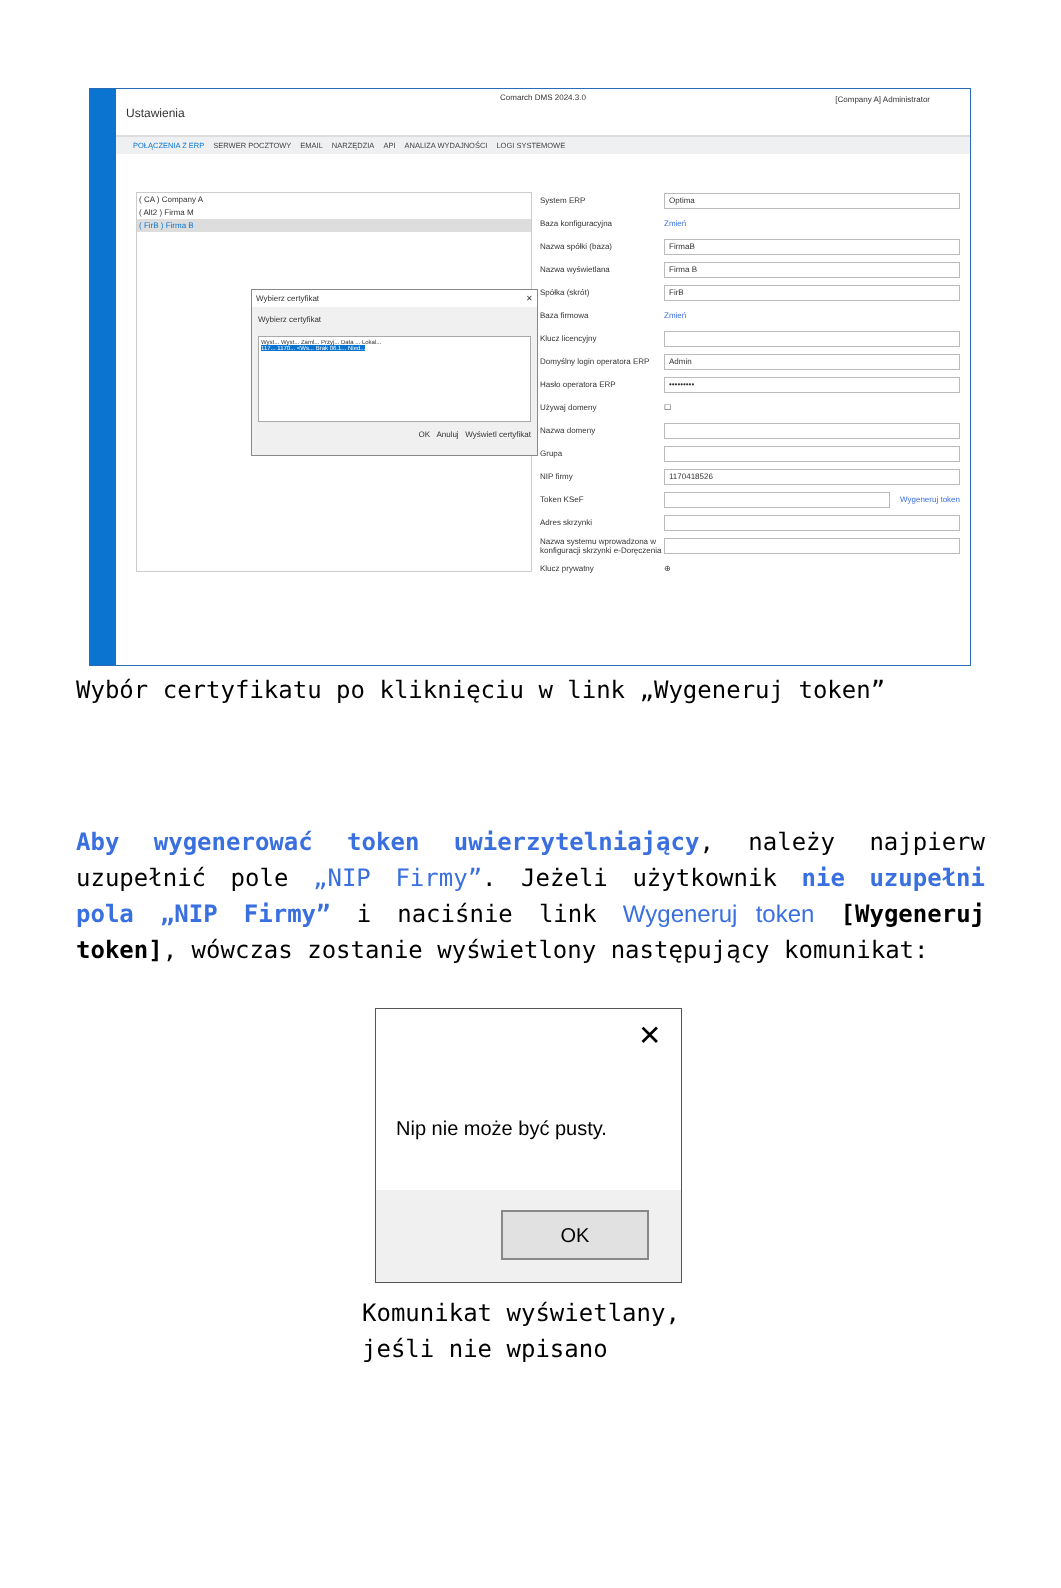Comarch DMS 2024.3.0
[Company A] Administrator
Ustawienia
POŁĄCZENIA Z ERP SERWER POCZTOWY EMAIL NARZĘDZIA API ANALIZA WYDAJNOŚCI LOGI SYSTEMOWE
( CA ) Company A
( Alt2 ) Firma M
( FirB ) Firma B
Wybierz certyfikat ✕
Wybierz certyfikat
Wyst... Wyst... Zaml... Przyj... Data ... Lokal...
117... 1170... <Ws... Brak 06.1... Nied...
OK Anuluj Wyświetl certyfikat
System ERP Optima
Baza konfiguracyjna Zmień
Nazwa spółki (baza) FirmaB
Nazwa wyświetlana Firma B
Spółka (skrót) FirB
Baza firmowa Zmień
Klucz licencyjny
Domyślny login operatora ERP Admin
Hasło operatora ERP •••••••••
Używaj domeny ☐
Nazwa domeny
Grupa
NIP firmy 1170418526
Token KSeF Wygeneruj token
Adres skrzynki
Nazwa systemu wprowadzona w konfiguracji skrzynki e-Doręczenia
Klucz prywatny ⊕
Wybór certyfikatu po kliknięciu w link „Wygeneruj token”
Aby wygenerować token uwierzytelniający, należy najpierw uzupełnić pole „NIP Firmy”. Jeżeli użytkownik nie uzupełni pola „NIP Firmy” i naciśnie link Wygeneruj token [Wygeneruj token], wówczas zostanie wyświetlony następujący komunikat:
✕
Nip nie może być pusty.
OK
Komunikat wyświetlany, jeśli nie wpisano